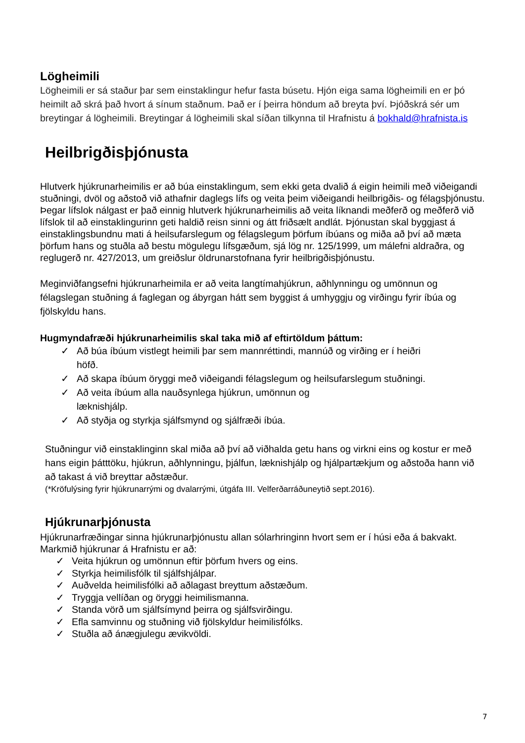Lögheimili
Lögheimili er sá staður þar sem einstaklingur hefur fasta búsetu. Hjón eiga sama lögheimili en er þó heimilt að skrá það hvort á sínum staðnum. Það er í þeirra höndum að breyta því. Þjóðskrá sér um breytingar á lögheimili. Breytingar á lögheimili skal síðan tilkynna til Hrafnistu á bokhald@hrafnista.is
Heilbrigðisþjónusta
Hlutverk hjúkrunarheimilis er að búa einstaklingum, sem ekki geta dvalið á eigin heimili með viðeigandi stuðningi, dvöl og aðstoð við athafnir daglegs lífs og veita þeim viðeigandi heilbrigðis- og félagsþjónustu.
Þegar lífslok nálgast er það einnig hlutverk hjúkrunarheimilis að veita líknandi meðferð og meðferð við lífslok til að einstaklingurinn geti haldið reisn sinni og átt friðsælt andlát. Þjónustan skal byggjast á einstaklingsbundnu mati á heilsufarslegum og félagslegum þörfum íbúans og miða að því að mæta þörfum hans og stuðla að bestu mögulegu lífsgæðum, sjá lög nr. 125/1999, um málefni aldraðra, og reglugerð nr. 427/2013, um greiðslur öldrunarstofnana fyrir heilbrigðisþjónustu.
Meginviðfangsefni hjúkrunarheimila er að veita langtímahjúkrun, aðhlynningu og umönnun og félagslegan stuðning á faglegan og ábyrgan hátt sem byggist á umhyggju og virðingu fyrir íbúa og fjölskyldu hans.
Hugmyndafræði hjúkrunarheimilis skal taka mið af eftirtöldum þáttum:
✓ Að búa íbúum vistlegt heimili þar sem mannréttindi, mannúð og virðing er í heiðri höfð.
✓ Að skapa íbúum öryggi með viðeigandi félagslegum og heilsufarslegum stuðningi.
✓ Að veita íbúum alla nauðsynlega hjúkrun, umönnun og
læknishjálp.
✓ Að styðja og styrkja sjálfsmynd og sjálfræði íbúa.
Stuðningur við einstaklinginn skal miða að því að viðhalda getu hans og virkni eins og kostur er með hans eigin þátttöku, hjúkrun, aðhlynningu, þjálfun, læknishjálp og hjálpartækjum og aðstoða hann við að takast á við breyttar aðstæður.
(*Kröfulýsing fyrir hjúkrunarrými og dvalarrými, útgáfa III. Velferðarráðuneytið sept.2016).
Hjúkrunarþjónusta
Hjúkrunarfræðingar sinna hjúkrunarþjónustu allan sólarhringinn hvort sem er í húsi eða á bakvakt. Markmið hjúkrunar á Hrafnistu er að:
✓ Veita hjúkrun og umönnun eftir þörfum hvers og eins.
✓ Styrkja heimilisfólk til sjálfshjálpar.
✓ Auðvelda heimilisfólki að aðlagast breyttum aðstæðum.
✓ Tryggja vellíðan og öryggi heimilismanna.
✓ Standa vörð um sjálfsímynd þeirra og sjálfsvirðingu.
✓ Efla samvinnu og stuðning við fjölskyldur heimilisfólks.
✓ Stuðla að ánægjulegu ævikvöldi.
7